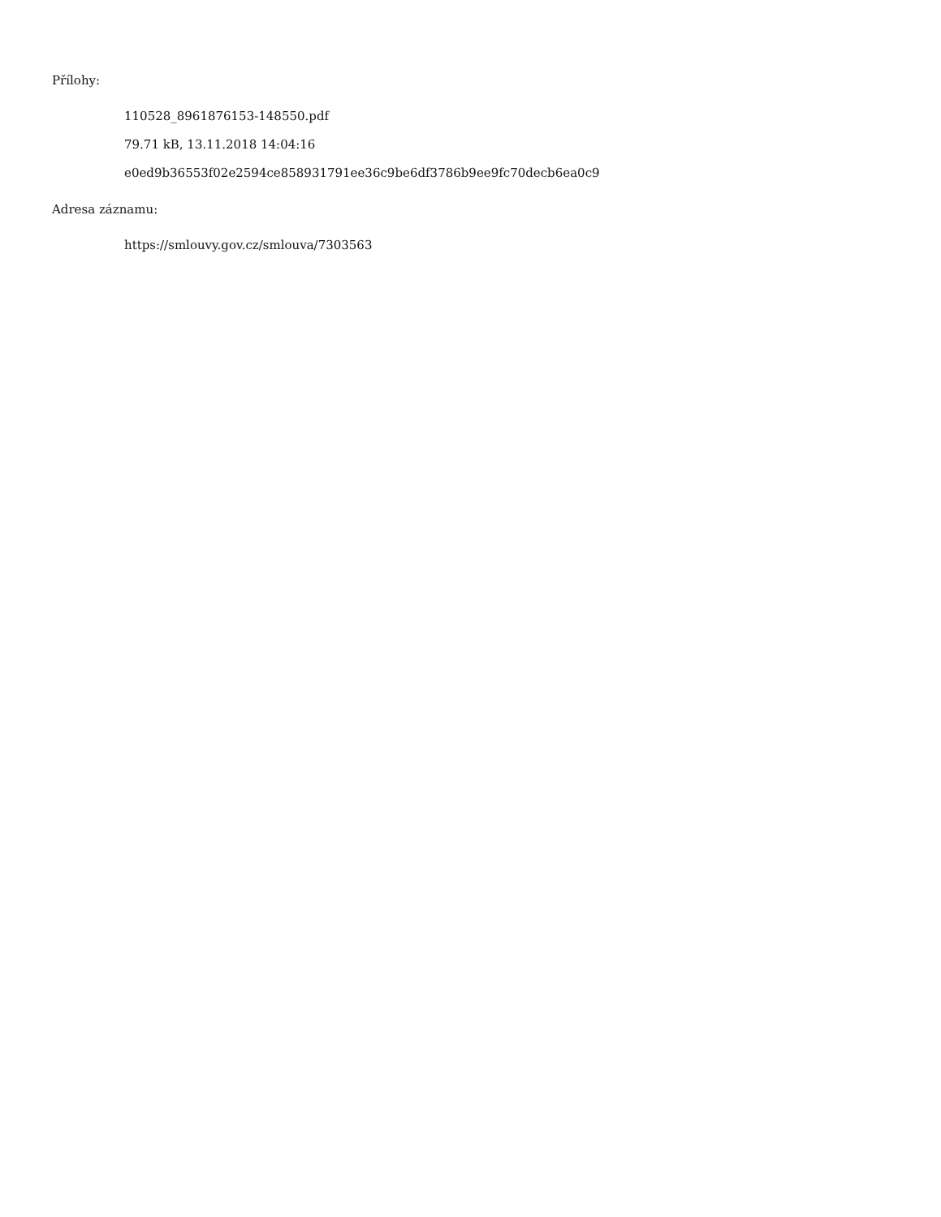Přílohy:
110528_8961876153-148550.pdf
79.71 kB, 13.11.2018 14:04:16
e0ed9b36553f02e2594ce858931791ee36c9be6df3786b9ee9fc70decb6ea0c9
Adresa záznamu:
https://smlouvy.gov.cz/smlouva/7303563